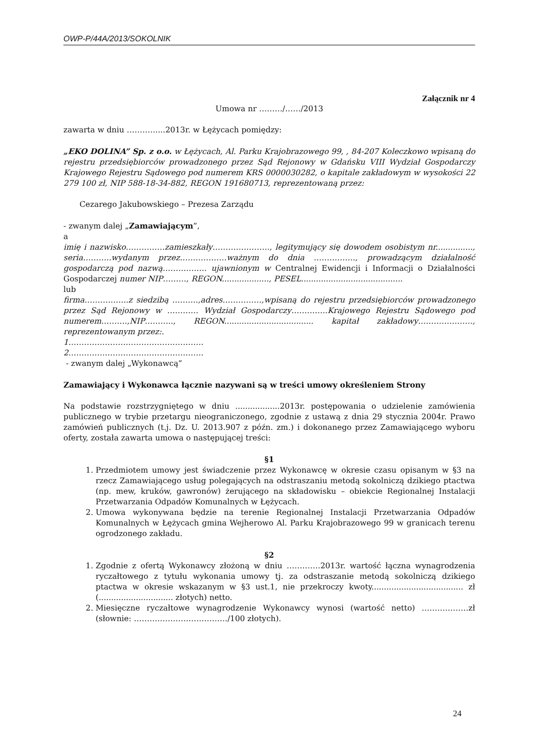OWP-P/44A/2013/SOKOLNIK
Załącznik nr 4
Umowa nr ………/……/2013
zawarta w dniu …………...2013r. w Łężycach pomiędzy:
„EKO DOLINA” Sp. z o.o. w Łężycach, Al. Parku Krajobrazowego 99, , 84-207 Koleczkowo wpisaną do rejestru przedsiębiorców prowadzonego przez Sąd Rejonowy w Gdańsku VIII Wydział Gospodarczy Krajowego Rejestru Sądowego pod numerem KRS 0000030282, o kapitale zakładowym w wysokości 22 279 100 zł, NIP 588-18-34-882, REGON 191680713, reprezentowaną przez:
Cezarego Jakubowskiego – Prezesa Zarządu
- zwanym dalej „Zamawiającym”,
a
imię i nazwisko……………zamieszkały…………………., legitymujący się dowodem osobistym nr..............., seria………..wydanym przez………………ważnym do dnia ……………., prowadzącym działalność gospodarczą pod nazwą…………….. ujawnionym w Centralnej Ewidencji i Informacji o Działalności Gospodarczej numer NIP………, REGON..................., PESEL.........................................
lub
firma……………..z siedzibą ……….,adres……………,wpisaną do rejestru przedsiębiorców prowadzonego przez Sąd Rejonowy w ………… Wydział Gospodarczy…………..Krajowego Rejestru Sądowego pod numerem……….,NIP……….., REGON.................................... kapitał zakładowy…………………, reprezentowanym przez:.
1…………………………………………….
2…………………………………………….
- zwanym dalej „Wykonawcą”
Zamawiający i Wykonawca łącznie nazywani są w treści umowy określeniem Strony
Na podstawie rozstrzygniętego w dniu ..................2013r. postępowania o udzielenie zamówienia publicznego w trybie przetargu nieograniczonego, zgodnie z ustawą z dnia 29 stycznia 2004r. Prawo zamówień publicznych (t.j. Dz. U. 2013.907 z późn. zm.) i dokonanego przez Zamawiającego wyboru oferty, została zawarta umowa o następującej treści:
§1
1. Przedmiotem umowy jest świadczenie przez Wykonawcę w okresie czasu opisanym w §3 na rzecz Zamawiającego usług polegających na odstraszaniu metodą sokolniczą dzikiego ptactwa (np. mew, kruków, gawronów) żerującego na składowisku – obiekcie Regionalnej Instalacji Przetwarzania Odpadów Komunalnych w Łężycach.
2. Umowa wykonywana będzie na terenie Regionalnej Instalacji Przetwarzania Odpadów Komunalnych w Łężycach gmina Wejherowo Al. Parku Krajobrazowego 99 w granicach terenu ogrodzonego zakładu.
§2
1. Zgodnie z ofertą Wykonawcy złożoną w dniu ………….2013r. wartość łączna wynagrodzenia ryczałtowego z tytułu wykonania umowy tj. za odstraszanie metodą sokolniczą dzikiego ptactwa w okresie wskazanym w §3 ust.1, nie przekroczy kwoty..................................... zł (.............................. złotych) netto.
2. Miesięczne ryczałtowe wynagrodzenie Wykonawcy wynosi (wartość netto) ………………zł (słownie: ………………………………/100 złotych).
24